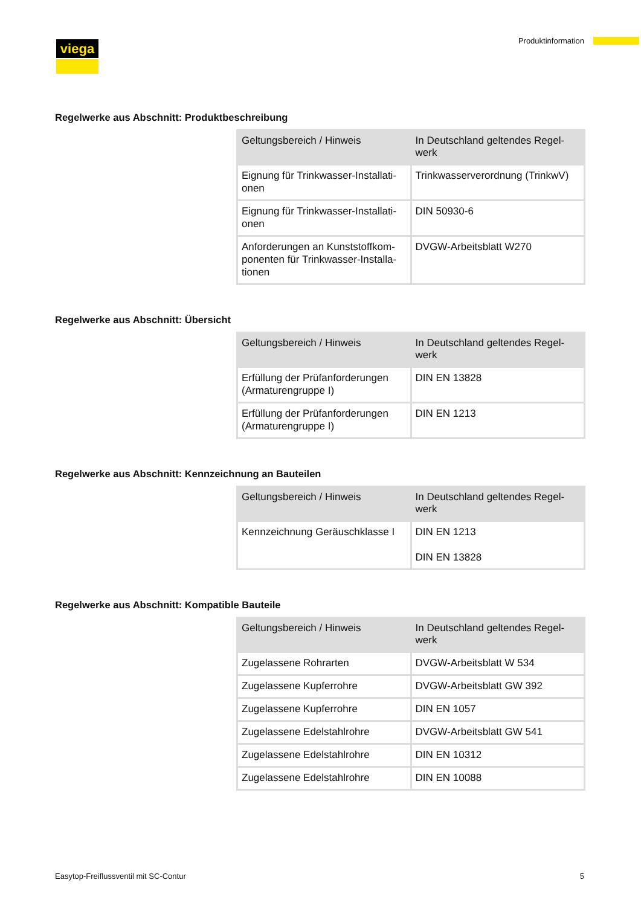viega Produktinformation
Regelwerke aus Abschnitt: Produktbeschreibung
| Geltungsbereich / Hinweis | In Deutschland geltendes Regel-werk |
| --- | --- |
| Eignung für Trinkwasser-Installati-onen | Trinkwasserverordnung (TrinkwV) |
| Eignung für Trinkwasser-Installati-onen | DIN 50930-6 |
| Anforderungen an Kunststoffkom-ponenten für Trinkwasser-Installa-tionen | DVGW-Arbeitsblatt W270 |
Regelwerke aus Abschnitt: Übersicht
| Geltungsbereich / Hinweis | In Deutschland geltendes Regel-werk |
| --- | --- |
| Erfüllung der Prüfanforderungen (Armaturengruppe I) | DIN EN 13828 |
| Erfüllung der Prüfanforderungen (Armaturengruppe I) | DIN EN 1213 |
Regelwerke aus Abschnitt: Kennzeichnung an Bauteilen
| Geltungsbereich / Hinweis | In Deutschland geltendes Regel-werk |
| --- | --- |
| Kennzeichnung Geräuschklasse I | DIN EN 1213 DIN EN 13828 |
Regelwerke aus Abschnitt: Kompatible Bauteile
| Geltungsbereich / Hinweis | In Deutschland geltendes Regel-werk |
| --- | --- |
| Zugelassene Rohrarten | DVGW-Arbeitsblatt W 534 |
| Zugelassene Kupferrohre | DVGW-Arbeitsblatt GW 392 |
| Zugelassene Kupferrohre | DIN EN 1057 |
| Zugelassene Edelstahlrohre | DVGW-Arbeitsblatt GW 541 |
| Zugelassene Edelstahlrohre | DIN EN 10312 |
| Zugelassene Edelstahlrohre | DIN EN 10088 |
Easytop-Freiflussventil mit SC-Contur
5